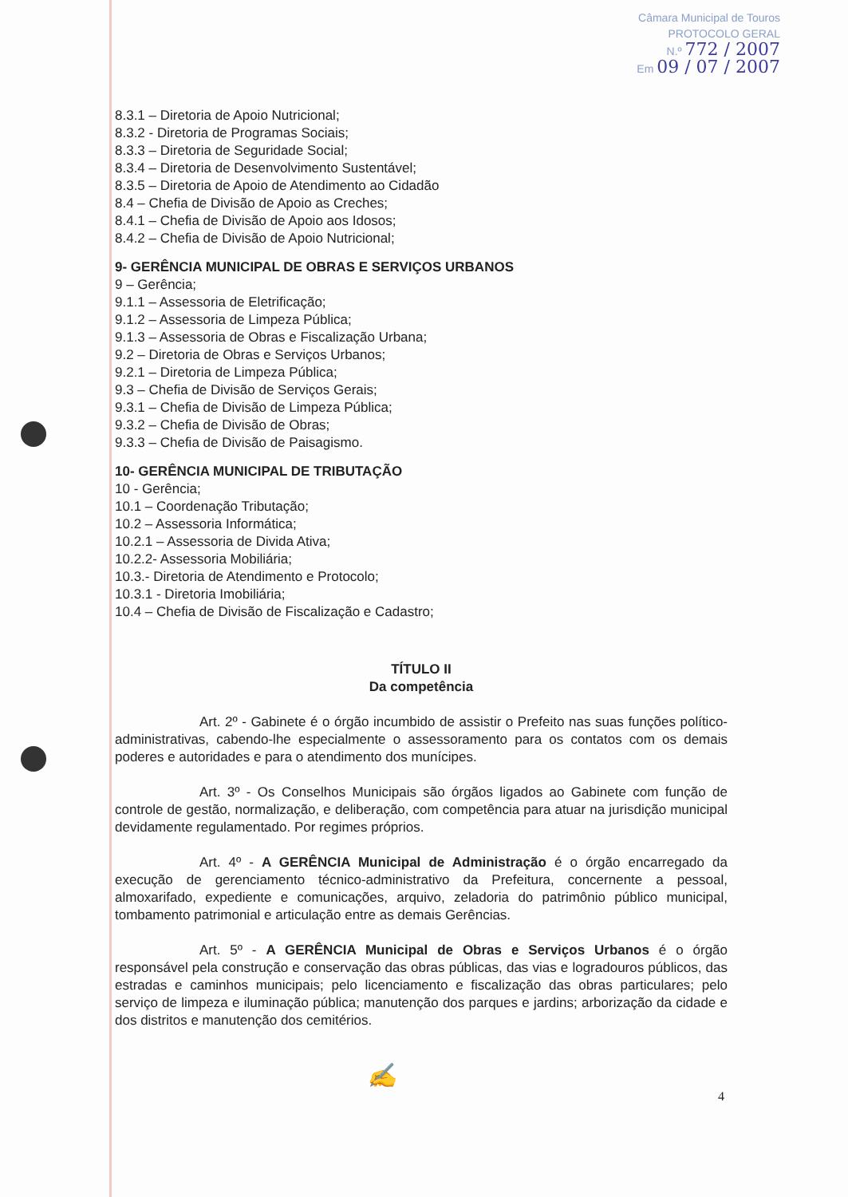Câmara Municipal de Touros
PROTOCOLO GERAL
N.º 772 / 2007
Em 09 / 07 / 2007
8.3.1 – Diretoria de Apoio Nutricional;
8.3.2 - Diretoria de Programas Sociais;
8.3.3 – Diretoria de Seguridade Social;
8.3.4 – Diretoria de Desenvolvimento Sustentável;
8.3.5 – Diretoria de Apoio de Atendimento ao Cidadão
8.4 – Chefia de Divisão de Apoio as Creches;
8.4.1 – Chefia de Divisão de Apoio aos Idosos;
8.4.2 – Chefia de Divisão de Apoio Nutricional;
9- GERÊNCIA MUNICIPAL DE OBRAS E SERVIÇOS URBANOS
9 – Gerência;
9.1.1 – Assessoria de Eletrificação;
9.1.2 – Assessoria de Limpeza Pública;
9.1.3 – Assessoria de Obras e Fiscalização Urbana;
9.2 – Diretoria de Obras e Serviços Urbanos;
9.2.1 – Diretoria de Limpeza Pública;
9.3 – Chefia de Divisão de Serviços Gerais;
9.3.1 – Chefia de Divisão de Limpeza Pública;
9.3.2 – Chefia de Divisão de Obras;
9.3.3 – Chefia de Divisão de Paisagismo.
10- GERÊNCIA MUNICIPAL DE TRIBUTAÇÃO
10 - Gerência;
10.1 – Coordenação Tributação;
10.2 – Assessoria Informática;
10.2.1 – Assessoria de Divida Ativa;
10.2.2- Assessoria Mobiliária;
10.3.- Diretoria de Atendimento e Protocolo;
10.3.1 - Diretoria Imobiliária;
10.4 – Chefia de Divisão de Fiscalização e Cadastro;
TÍTULO II
Da competência
Art. 2º - Gabinete é o órgão incumbido de assistir o Prefeito nas suas funções político-administrativas, cabendo-lhe especialmente o assessoramento para os contatos com os demais poderes e autoridades e para o atendimento dos munícipes.
Art. 3º - Os Conselhos Municipais são órgãos ligados ao Gabinete com função de controle de gestão, normalização, e deliberação, com competência para atuar na jurisdição municipal devidamente regulamentado. Por regimes próprios.
Art. 4º - A GERÊNCIA Municipal de Administração é o órgão encarregado da execução de gerenciamento técnico-administrativo da Prefeitura, concernente a pessoal, almoxarifado, expediente e comunicações, arquivo, zeladoria do patrimônio público municipal, tombamento patrimonial e articulação entre as demais Gerências.
Art. 5º - A GERÊNCIA Municipal de Obras e Serviços Urbanos é o órgão responsável pela construção e conservação das obras públicas, das vias e logradouros públicos, das estradas e caminhos municipais; pelo licenciamento e fiscalização das obras particulares; pelo serviço de limpeza e iluminação pública; manutenção dos parques e jardins; arborização da cidade e dos distritos e manutenção dos cemitérios.
✍
4